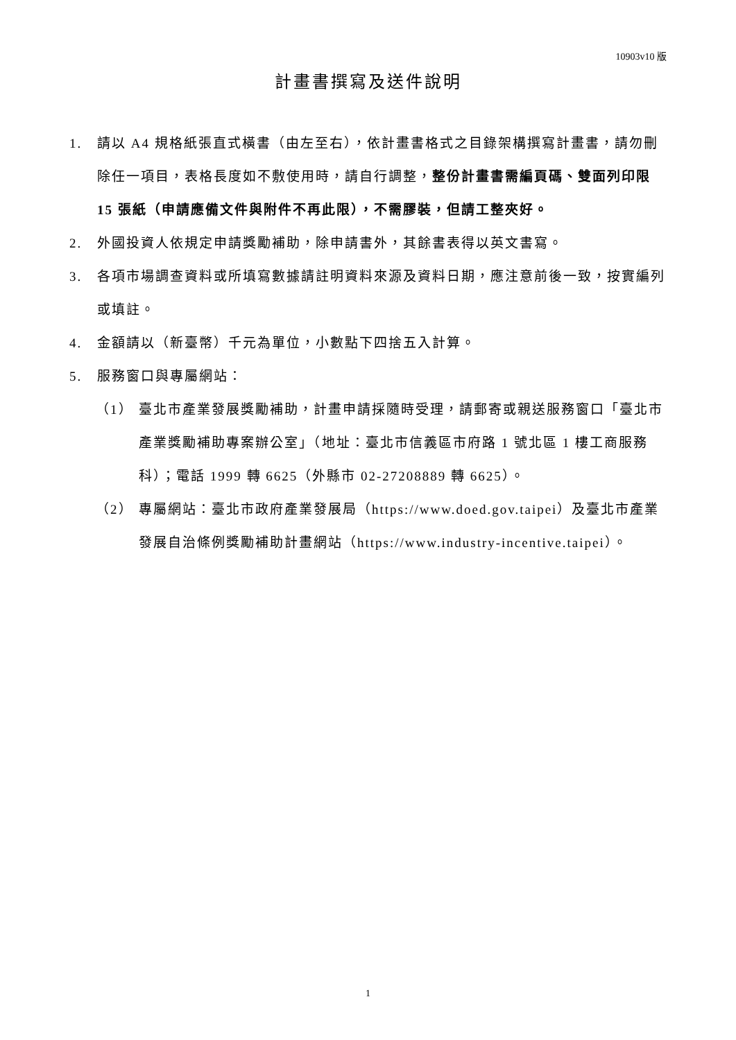10903v10 版
計畫書撰寫及送件說明
1. 請以 A4 規格紙張直式橫書（由左至右），依計畫書格式之目錄架構撰寫計畫書，請勿刪除任一項目，表格長度如不敷使用時，請自行調整，整份計畫書需編頁碼、雙面列印限 15 張紙（申請應備文件與附件不再此限），不需膠裝，但請工整夾好。
2. 外國投資人依規定申請獎勵補助，除申請書外，其餘書表得以英文書寫。
3. 各項市場調查資料或所填寫數據請註明資料來源及資料日期，應注意前後一致，按實編列或填註。
4. 金額請以（新臺幣）千元為單位，小數點下四捨五入計算。
5. 服務窗口與專屬網站：
（1） 臺北市產業發展獎勵補助，計畫申請採隨時受理，請郵寄或親送服務窗口「臺北市產業獎勵補助專案辦公室」（地址：臺北市信義區市府路 1 號北區 1 樓工商服務科）；電話 1999 轉 6625（外縣市 02-27208889 轉 6625）。
（2） 專屬網站：臺北市政府產業發展局（https://www.doed.gov.taipei）及臺北市產業發展自治條例獎勵補助計畫網站（https://www.industry-incentive.taipei）。
1